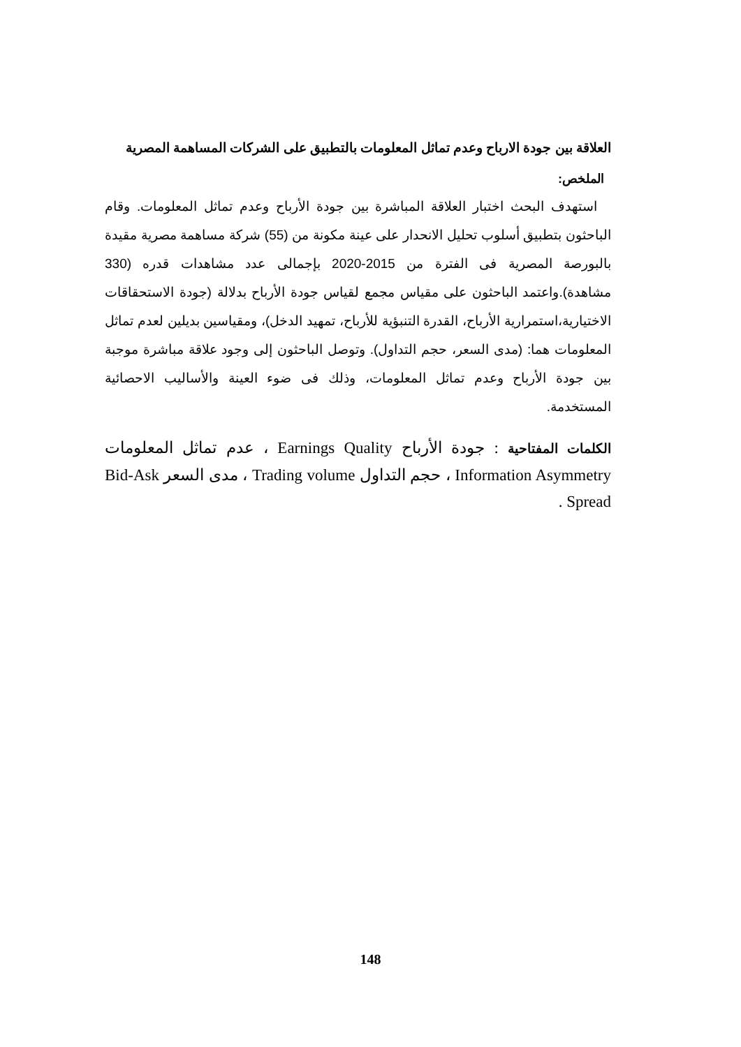العلاقة بين جودة الارباح وعدم تماثل المعلومات بالتطبيق على الشركات المساهمة المصرية
الملخص:
استهدف البحث اختبار العلاقة المباشرة بين جودة الأرباح وعدم تماثل المعلومات. وقام الباحثون بتطبيق أسلوب تحليل الانحدار على عينة مكونة من (55) شركة مساهمة مصرية مقيدة بالبورصة المصرية فى الفترة من 2015-2020 بإجمالى عدد مشاهدات قدره (330 مشاهدة).واعتمد الباحثون على مقياس مجمع لقياس جودة الأرباح بدلالة (جودة الاستحقاقات الاختيارية،استمرارية الأرباح، القدرة التنبؤية للأرباح، تمهيد الدخل)، ومقياسين بديلين لعدم تماثل المعلومات هما: (مدى السعر، حجم التداول). وتوصل الباحثون إلى وجود علاقة مباشرة موجبة بين جودة الأرباح وعدم تماثل المعلومات، وذلك فى ضوء العينة والأساليب الاحصائية المستخدمة.
الكلمات المفتاحية : جودة الأرباح Earnings Quality ، عدم تماثل المعلومات Information Asymmetry ، حجم التداول Trading volume ، مدى السعر Bid-Ask Spread .
148